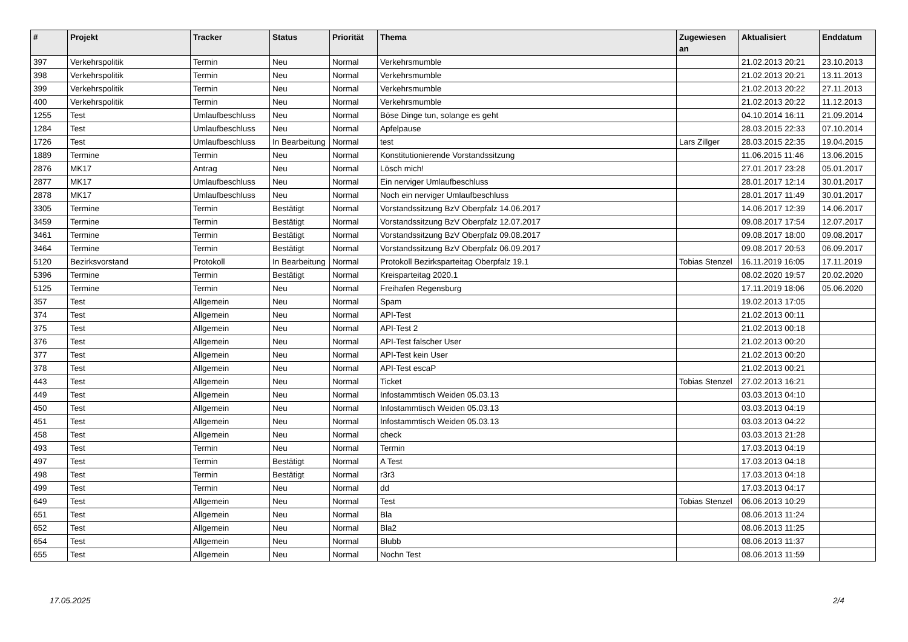| # | Projekt | Tracker | Status | Priorität | Thema | Zugewiesen an | Aktualisiert | Enddatum |
| --- | --- | --- | --- | --- | --- | --- | --- | --- |
| 397 | Verkehrspolitik | Termin | Neu | Normal | Verkehrsmumble | | 21.02.2013 20:21 | 23.10.2013 |
| 398 | Verkehrspolitik | Termin | Neu | Normal | Verkehrsmumble | | 21.02.2013 20:21 | 13.11.2013 |
| 399 | Verkehrspolitik | Termin | Neu | Normal | Verkehrsmumble | | 21.02.2013 20:22 | 27.11.2013 |
| 400 | Verkehrspolitik | Termin | Neu | Normal | Verkehrsmumble | | 21.02.2013 20:22 | 11.12.2013 |
| 1255 | Test | Umlaufbeschluss | Neu | Normal | Böse Dinge tun, solange es geht | | 04.10.2014 16:11 | 21.09.2014 |
| 1284 | Test | Umlaufbeschluss | Neu | Normal | Apfelpause | | 28.03.2015 22:33 | 07.10.2014 |
| 1726 | Test | Umlaufbeschluss | In Bearbeitung | Normal | test | Lars Zillger | 28.03.2015 22:35 | 19.04.2015 |
| 1889 | Termine | Termin | Neu | Normal | Konstitutionierende Vorstandssitzung | | 11.06.2015 11:46 | 13.06.2015 |
| 2876 | MK17 | Antrag | Neu | Normal | Lösch mich! | | 27.01.2017 23:28 | 05.01.2017 |
| 2877 | MK17 | Umlaufbeschluss | Neu | Normal | Ein nerviger Umlaufbeschluss | | 28.01.2017 12:14 | 30.01.2017 |
| 2878 | MK17 | Umlaufbeschluss | Neu | Normal | Noch ein nerviger Umlaufbeschluss | | 28.01.2017 11:49 | 30.01.2017 |
| 3305 | Termine | Termin | Bestätigt | Normal | Vorstandssitzung BzV Oberpfalz 14.06.2017 | | 14.06.2017 12:39 | 14.06.2017 |
| 3459 | Termine | Termin | Bestätigt | Normal | Vorstandssitzung BzV Oberpfalz 12.07.2017 | | 09.08.2017 17:54 | 12.07.2017 |
| 3461 | Termine | Termin | Bestätigt | Normal | Vorstandssitzung BzV Oberpfalz 09.08.2017 | | 09.08.2017 18:00 | 09.08.2017 |
| 3464 | Termine | Termin | Bestätigt | Normal | Vorstandssitzung BzV Oberpfalz 06.09.2017 | | 09.08.2017 20:53 | 06.09.2017 |
| 5120 | Bezirksvorstand | Protokoll | In Bearbeitung | Normal | Protokoll Bezirksparteitag Oberpfalz 19.1 | Tobias Stenzel | 16.11.2019 16:05 | 17.11.2019 |
| 5396 | Termine | Termin | Bestätigt | Normal | Kreisparteitag 2020.1 | | 08.02.2020 19:57 | 20.02.2020 |
| 5125 | Termine | Termin | Neu | Normal | Freihafen Regensburg | | 17.11.2019 18:06 | 05.06.2020 |
| 357 | Test | Allgemein | Neu | Normal | Spam | | 19.02.2013 17:05 | |
| 374 | Test | Allgemein | Neu | Normal | API-Test | | 21.02.2013 00:11 | |
| 375 | Test | Allgemein | Neu | Normal | API-Test 2 | | 21.02.2013 00:18 | |
| 376 | Test | Allgemein | Neu | Normal | API-Test falscher User | | 21.02.2013 00:20 | |
| 377 | Test | Allgemein | Neu | Normal | API-Test kein User | | 21.02.2013 00:20 | |
| 378 | Test | Allgemein | Neu | Normal | API-Test escaP | | 21.02.2013 00:21 | |
| 443 | Test | Allgemein | Neu | Normal | Ticket | Tobias Stenzel | 27.02.2013 16:21 | |
| 449 | Test | Allgemein | Neu | Normal | Infostammtisch Weiden 05.03.13 | | 03.03.2013 04:10 | |
| 450 | Test | Allgemein | Neu | Normal | Infostammtisch Weiden 05.03.13 | | 03.03.2013 04:19 | |
| 451 | Test | Allgemein | Neu | Normal | Infostammtisch Weiden 05.03.13 | | 03.03.2013 04:22 | |
| 458 | Test | Allgemein | Neu | Normal | check | | 03.03.2013 21:28 | |
| 493 | Test | Termin | Neu | Normal | Termin | | 17.03.2013 04:19 | |
| 497 | Test | Termin | Bestätigt | Normal | A Test | | 17.03.2013 04:18 | |
| 498 | Test | Termin | Bestätigt | Normal | r3r3 | | 17.03.2013 04:18 | |
| 499 | Test | Termin | Neu | Normal | dd | | 17.03.2013 04:17 | |
| 649 | Test | Allgemein | Neu | Normal | Test | Tobias Stenzel | 06.06.2013 10:29 | |
| 651 | Test | Allgemein | Neu | Normal | Bla | | 08.06.2013 11:24 | |
| 652 | Test | Allgemein | Neu | Normal | Bla2 | | 08.06.2013 11:25 | |
| 654 | Test | Allgemein | Neu | Normal | Blubb | | 08.06.2013 11:37 | |
| 655 | Test | Allgemein | Neu | Normal | Nochn Test | | 08.06.2013 11:59 | |
17.05.2025 2/4